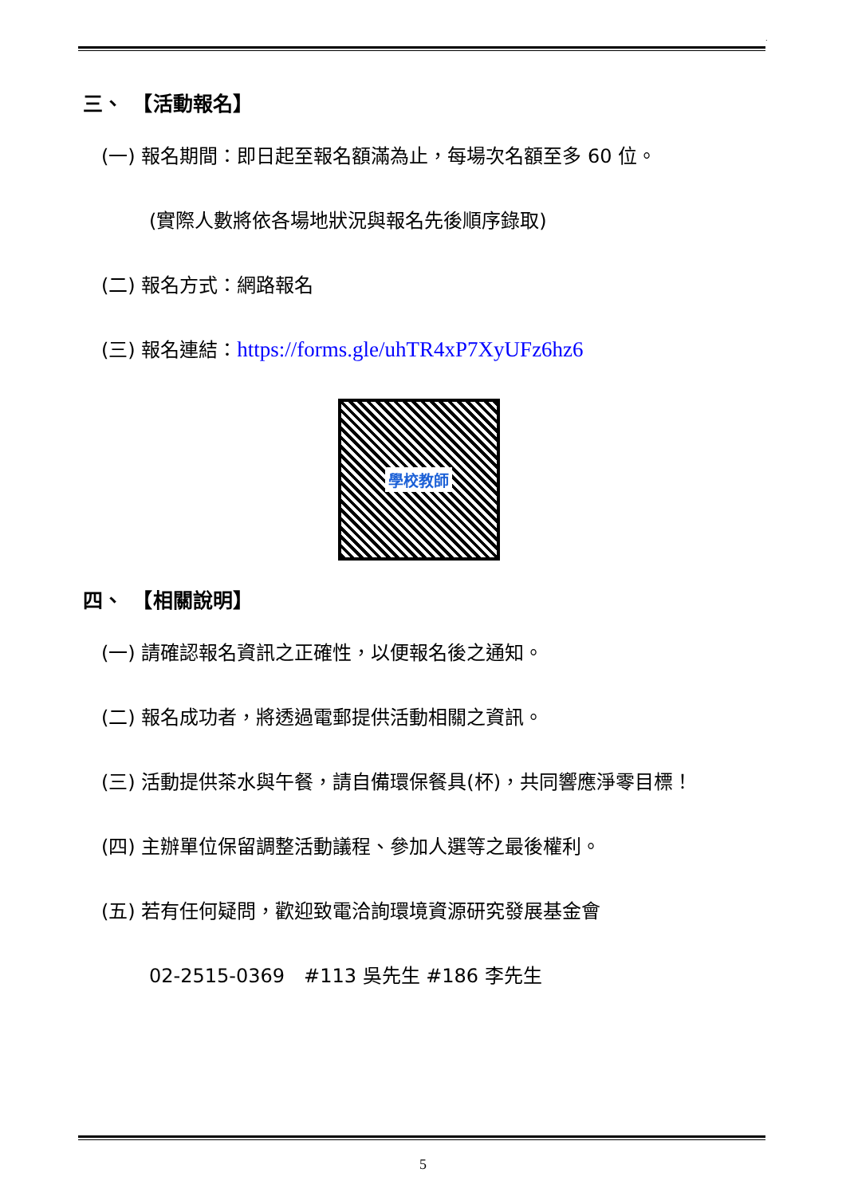.
三、　【活動報名】
(一) 報名期間：即日起至報名額滿為止，每場次名額至多 60 位。
(實際人數將依各場地狀況與報名先後順序錄取)
(二) 報名方式：網路報名
(三) 報名連結：https://forms.gle/uhTR4xP7XyUFz6hz6
學校教師
四、　【相關說明】
(一) 請確認報名資訊之正確性，以便報名後之通知。
(二) 報名成功者，將透過電郵提供活動相關之資訊。
(三) 活動提供茶水與午餐，請自備環保餐具(杯)，共同響應淨零目標！
(四) 主辦單位保留調整活動議程、參加人選等之最後權利。
(五) 若有任何疑問，歡迎致電洽詢環境資源研究發展基金會
02-2515-0369　#113 吳先生 #186 李先生
5